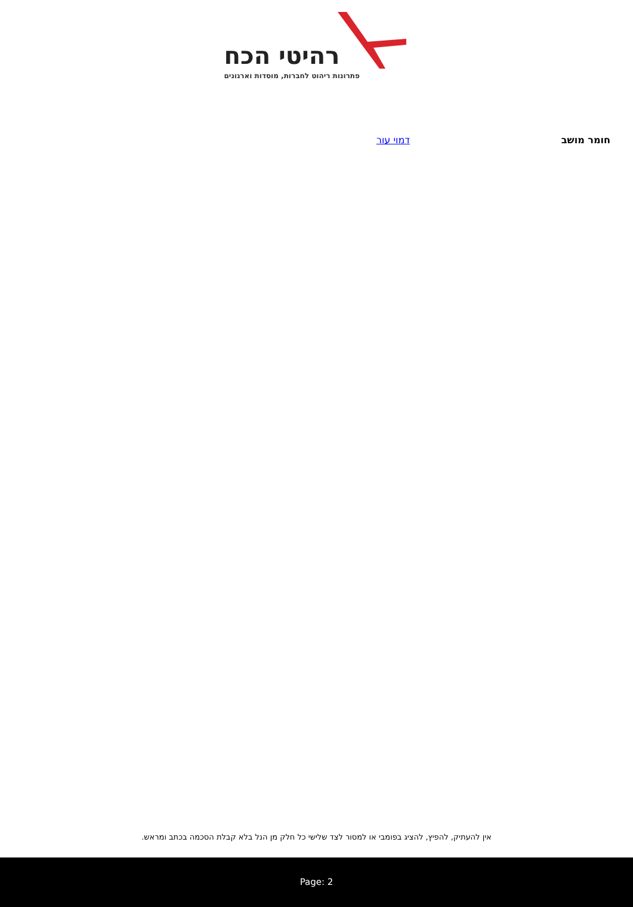רהיטי הכח
פתרונות ריהוט לחברות, מוסדות וארגונים
| חומר מושב | דמוי עור |
אין להעתיק, להפיץ, להציג בפומבי או למסור לצד שלישי כל חלק מן הנל בלא קבלת הסכמה בכתב ומראש.
Page: 2